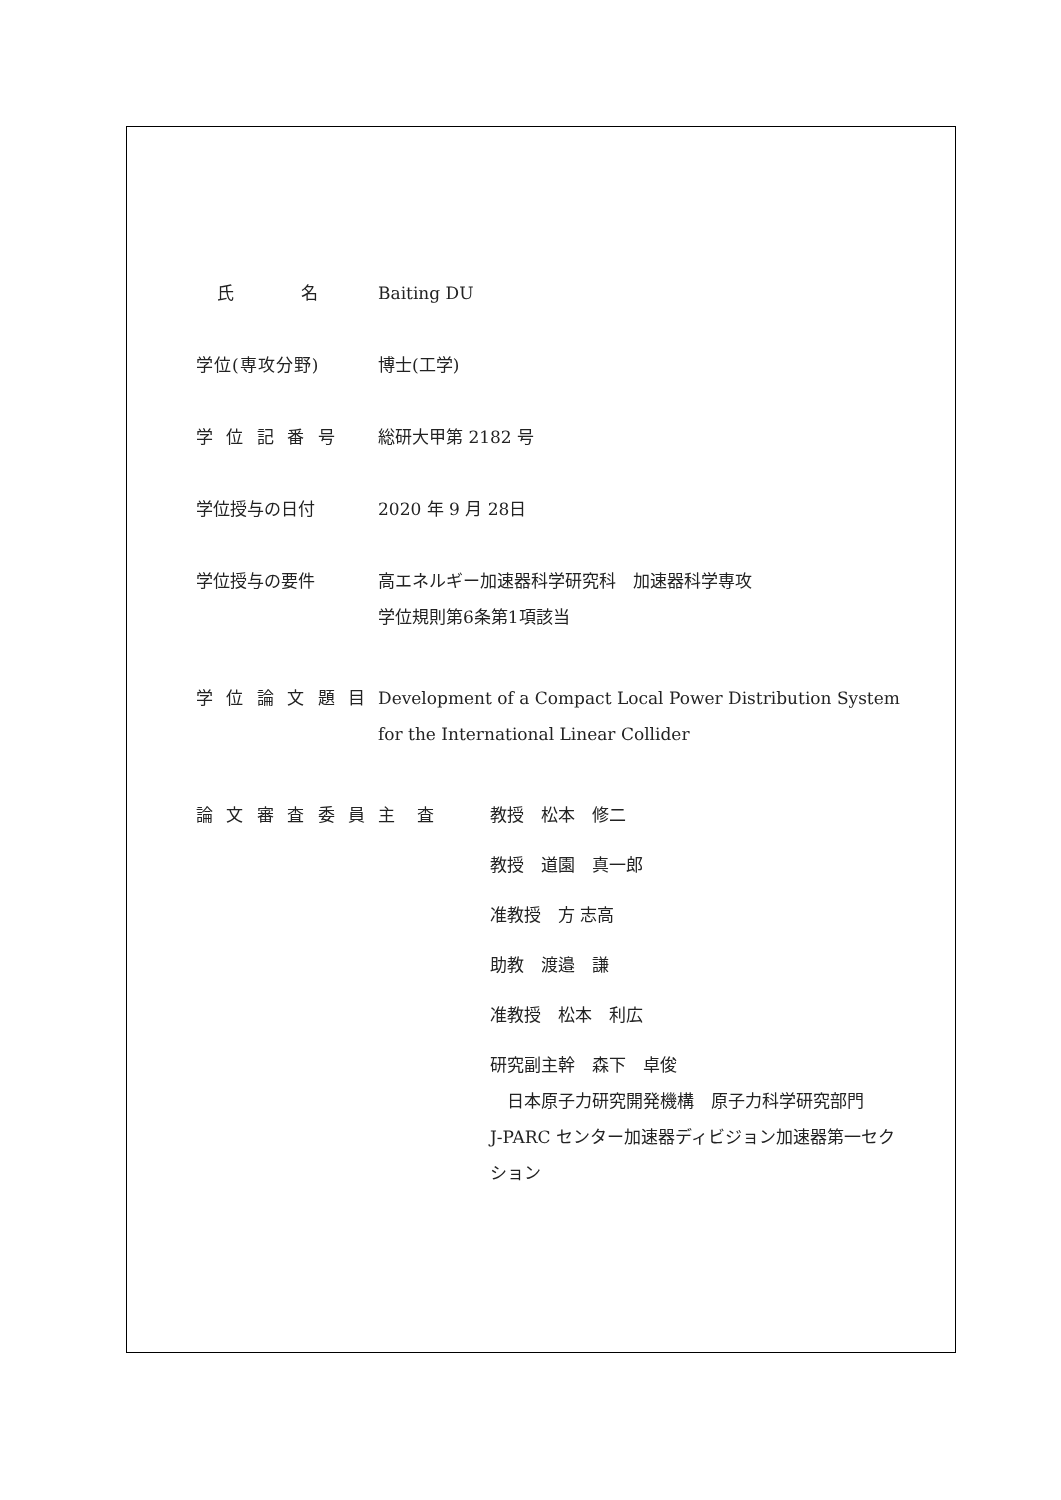氏　　　名 Baiting DU
学位(専攻分野) 博士(工学)
学 位 記 番 号 総研大甲第 2182 号
学位授与の日付 2020 年 9 月 28日
学位授与の要件 高エネルギー加速器科学研究科　加速器科学専攻
学位規則第6条第1項該当
学 位 論 文 題 目
Development of a Compact Local Power Distribution System
for the International Linear Collider
論 文 審 査 委 員
主　 査 教授　松本　修二
教授　道園　真一郎
准教授　方 志高
助教　渡邉　謙
准教授　松本　利広
研究副主幹　森下　卓俊
　日本原子力研究開発機構　原子力科学研究部門
J-PARC センター加速器ディビジョン加速器第一セク
ション